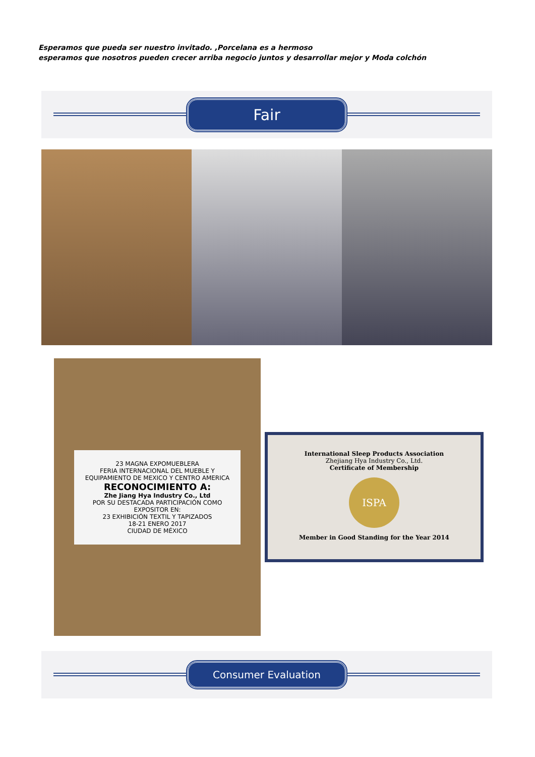Esperamos que pueda ser nuestro invitado. ,Porcelana es a hermoso
esperamos que nosotros pueden crecer arriba negocio juntos y desarrollar mejor y Moda colchón
Fair
23 MAGNA EXPOMUEBLERA
FERIA INTERNACIONAL DEL MUEBLE Y EQUIPAMIENTO DE MEXICO Y CENTRO AMERICA
RECONOCIMIENTO A:
Zhe Jiang Hya Industry Co., Ltd
POR SU DESTACADA PARTICIPACIÓN COMO EXPOSITOR EN:
23 EXHIBICIÓN TEXTIL Y TAPIZADOS
18-21 ENERO 2017
CIUDAD DE MÉXICO
International Sleep Products Association
Zhejiang Hya Industry Co., Ltd.
Certificate of Membership
ISPA
Member in Good Standing for the Year 2014
Consumer Evaluation